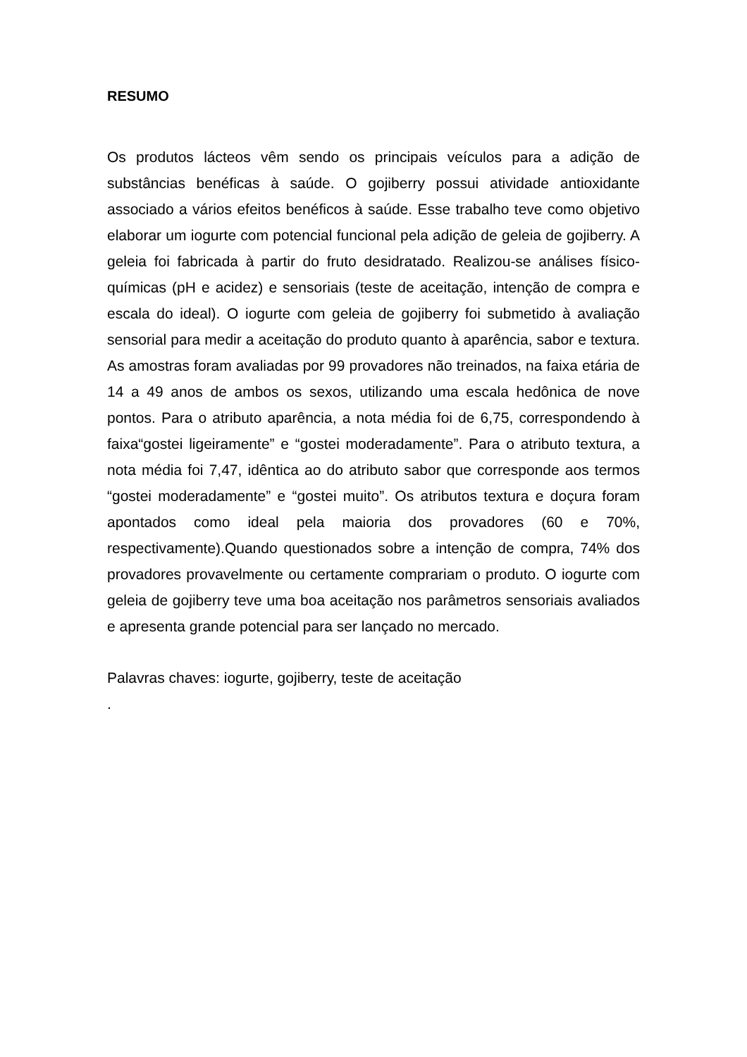RESUMO
Os produtos lácteos vêm sendo os principais veículos para a adição de substâncias benéficas à saúde. O gojiberry possui atividade antioxidante associado a vários efeitos benéficos à saúde. Esse trabalho teve como objetivo elaborar um iogurte com potencial funcional pela adição de geleia de gojiberry. A geleia foi fabricada à partir do fruto desidratado. Realizou-se análises físico-químicas (pH e acidez) e sensoriais (teste de aceitação, intenção de compra e escala do ideal). O iogurte com geleia de gojiberry foi submetido à avaliação sensorial para medir a aceitação do produto quanto à aparência, sabor e textura. As amostras foram avaliadas por 99 provadores não treinados, na faixa etária de 14 a 49 anos de ambos os sexos, utilizando uma escala hedônica de nove pontos. Para o atributo aparência, a nota média foi de 6,75, correspondendo à faixa“gostei ligeiramente” e “gostei moderadamente”. Para o atributo textura, a nota média foi 7,47, idêntica ao do atributo sabor que corresponde aos termos “gostei moderadamente” e “gostei muito”. Os atributos textura e doçura foram apontados como ideal pela maioria dos provadores (60 e 70%, respectivamente).Quando questionados sobre a intenção de compra, 74% dos provadores provavelmente ou certamente comprariam o produto. O iogurte com geleia de gojiberry teve uma boa aceitação nos parâmetros sensoriais avaliados e apresenta grande potencial para ser lançado no mercado.
Palavras chaves: iogurte, gojiberry, teste de aceitação
.